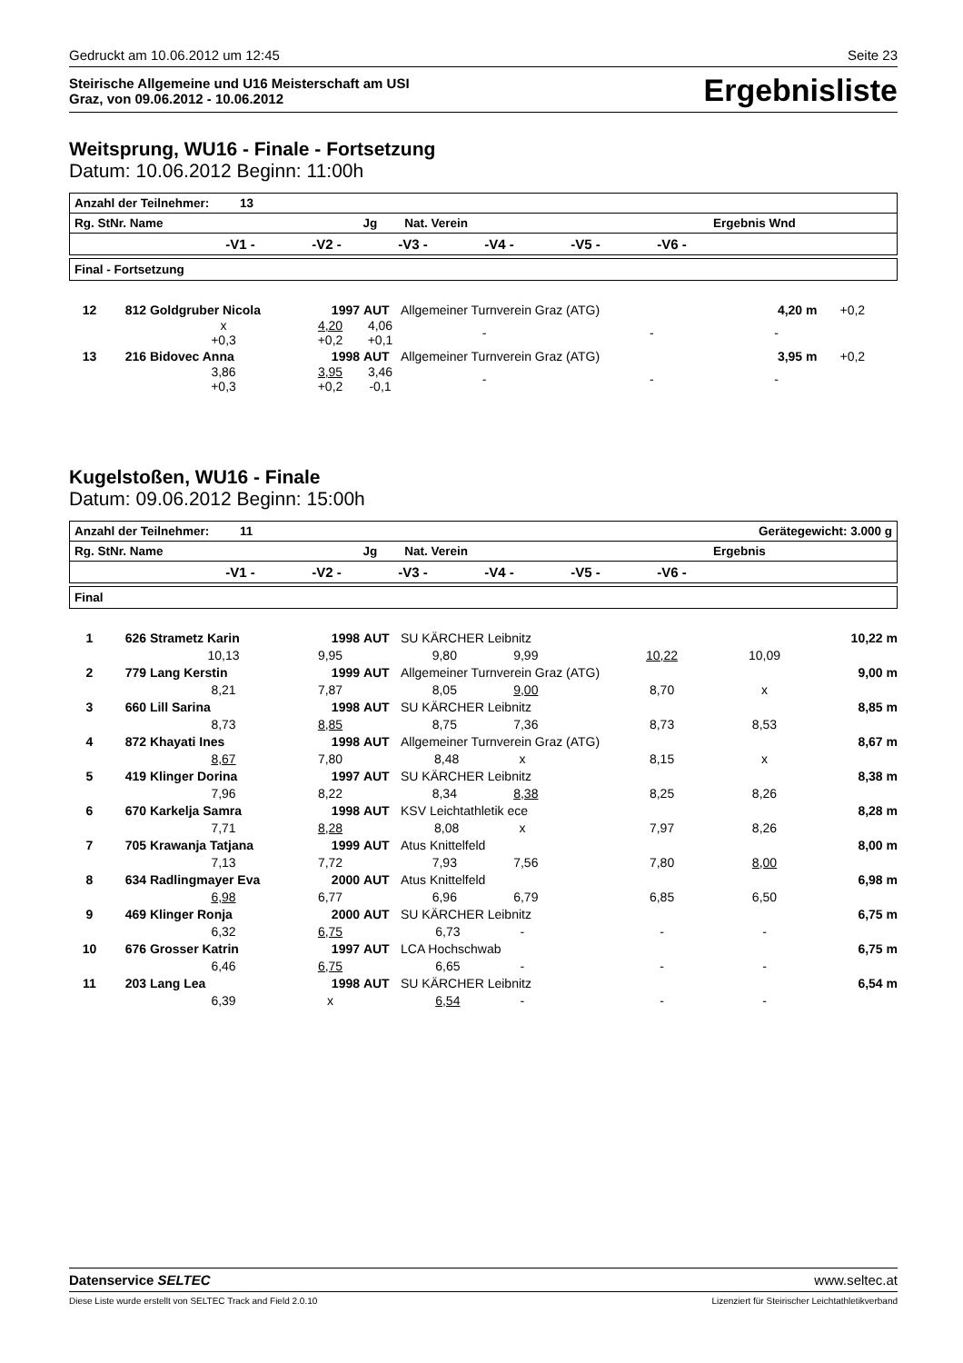Gedruckt am 10.06.2012 um 12:45 Seite 23
Steirische Allgemeine und U16 Meisterschaft am USI
Graz, von 09.06.2012 - 10.06.2012
Ergebnisliste
Weitsprung, WU16 - Finale - Fortsetzung
Datum: 10.06.2012 Beginn: 11:00h
Anzahl der Teilnehmer: 13
Rg. StNr. Name Jg Nat. Verein Ergebnis Wnd
-V1 - -V2 - -V3 - -V4 - -V5 - -V6 -
Final - Fortsetzung
| 12 | 812 | Goldgruber Nicola | 1997 | AUT | Allgemeiner Turnverein Graz (ATG) | | | 4,20 m | +0,2 |
| | | x +0,3 | 4,20 +0,2 | 4,06 +0,1 | | - | - | - | |
| 13 | 216 | Bidovec Anna | 1998 | AUT | Allgemeiner Turnverein Graz (ATG) | | | 3,95 m | +0,2 |
| | | 3,86 +0,3 | 3,95 +0,2 | 3,46 -0,1 | | - | - | - | |
Kugelstoßen, WU16 - Finale
Datum: 09.06.2012 Beginn: 15:00h
Anzahl der Teilnehmer: 11 Gerätegewicht: 3.000 g
Rg. StNr. Name Jg Nat. Verein Ergebnis
-V1 - -V2 - -V3 - -V4 - -V5 - -V6 -
Final
| 1 | 626 | Strametz Karin | 1998 | AUT | SU KÄRCHER Leibnitz | | | 10,22 m | |
| | | 10,13 | 9,95 | 9,80 9,99 | | 10,22 | 10,09 | | |
| 2 | 779 | Lang Kerstin | 1999 | AUT | Allgemeiner Turnverein Graz (ATG) | | | 9,00 m | |
| | | 8,21 | 7,87 | 8,05 9,00 | | 8,70 | x | | |
| 3 | 660 | Lill Sarina | 1998 | AUT | SU KÄRCHER Leibnitz | | | 8,85 m | |
| | | 8,73 | 8,85 | 8,75 7,36 | | 8,73 | 8,53 | | |
| 4 | 872 | Khayati Ines | 1998 | AUT | Allgemeiner Turnverein Graz (ATG) | | | 8,67 m | |
| | | 8,67 | 7,80 | 8,48 x | | 8,15 | x | | |
| 5 | 419 | Klinger Dorina | 1997 | AUT | SU KÄRCHER Leibnitz | | | 8,38 m | |
| | | 7,96 | 8,22 | 8,34 8,38 | | 8,25 | 8,26 | | |
| 6 | 670 | Karkelja Samra | 1998 | AUT | KSV Leichtathletik ece | | | 8,28 m | |
| | | 7,71 | 8,28 | 8,08 x | | 7,97 | 8,26 | | |
| 7 | 705 | Krawanja Tatjana | 1999 | AUT | Atus Knittelfeld | | | 8,00 m | |
| | | 7,13 | 7,72 | 7,93 7,56 | | 7,80 | 8,00 | | |
| 8 | 634 | Radlingmayer Eva | 2000 | AUT | Atus Knittelfeld | | | 6,98 m | |
| | | 6,98 | 6,77 | 6,96 6,79 | | 6,85 | 6,50 | | |
| 9 | 469 | Klinger Ronja | 2000 | AUT | SU KÄRCHER Leibnitz | | | 6,75 m | |
| | | 6,32 | 6,75 | 6,73 - | | - | - | | |
| 10 | 676 | Grosser Katrin | 1997 | AUT | LCA Hochschwab | | | 6,75 m | |
| | | 6,46 | 6,75 | 6,65 - | | - | - | | |
| 11 | 203 | Lang Lea | 1998 | AUT | SU KÄRCHER Leibnitz | | | 6,54 m | |
| | | 6,39 | x | 6,54 - | | - | - | | |
Datenservice SELTEC www.seltec.at
Diese Liste wurde erstellt von SELTEC Track and Field 2.0.10 Lizenziert für Steirischer Leichtathletikverband